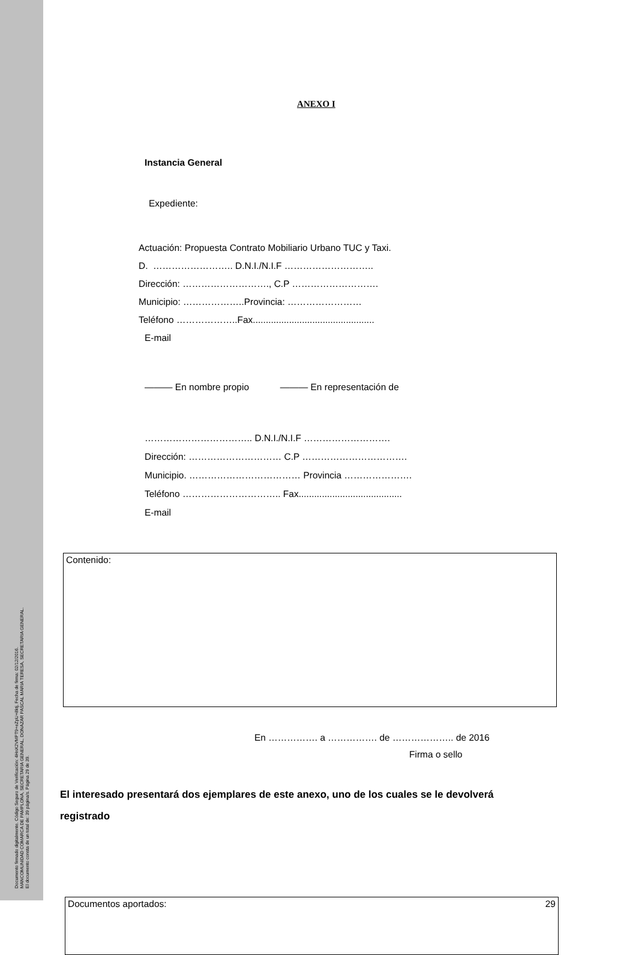Documento firmado digitalmente. Código Seguro de Verificación: 4HnX2VMPT9+eZpU+8ktj, Fecha de firma: 02/12/2016.
MANCOMUNIDAD COMARCA DE PAMPLONA, SECRETARIA GENERAL, DONAZAR PASCAL MARIA TERESA, SECRETARIA GENERAL.
El documento consta de un total de: 39 página/s. Página 29 de 39.
ANEXO I
Instancia General
Expediente:
Actuación: Propuesta Contrato Mobiliario Urbano TUC y Taxi.
D. …………………….. D.N.I./N.I.F ………………………..
Dirección: ………………………., C.P ……………………….
Municipio: ………………..Provincia: ……………………
Teléfono ………………..Fax...............................................
E-mail
——— En nombre propio ——— En representación de
…………………………….. D.N.I./N.I.F ……………………….
Dirección: ………………………… C.P …………………………….
Municipio. ……………………………… Provincia ………………….
Teléfono ………………………….. Fax........................................
E-mail
Contenido:
En ……………. a ……………. de ……………….. de 2016
Firma o sello
El interesado presentará dos ejemplares de este anexo, uno de los cuales se le devolverá registrado
Documentos aportados: 29